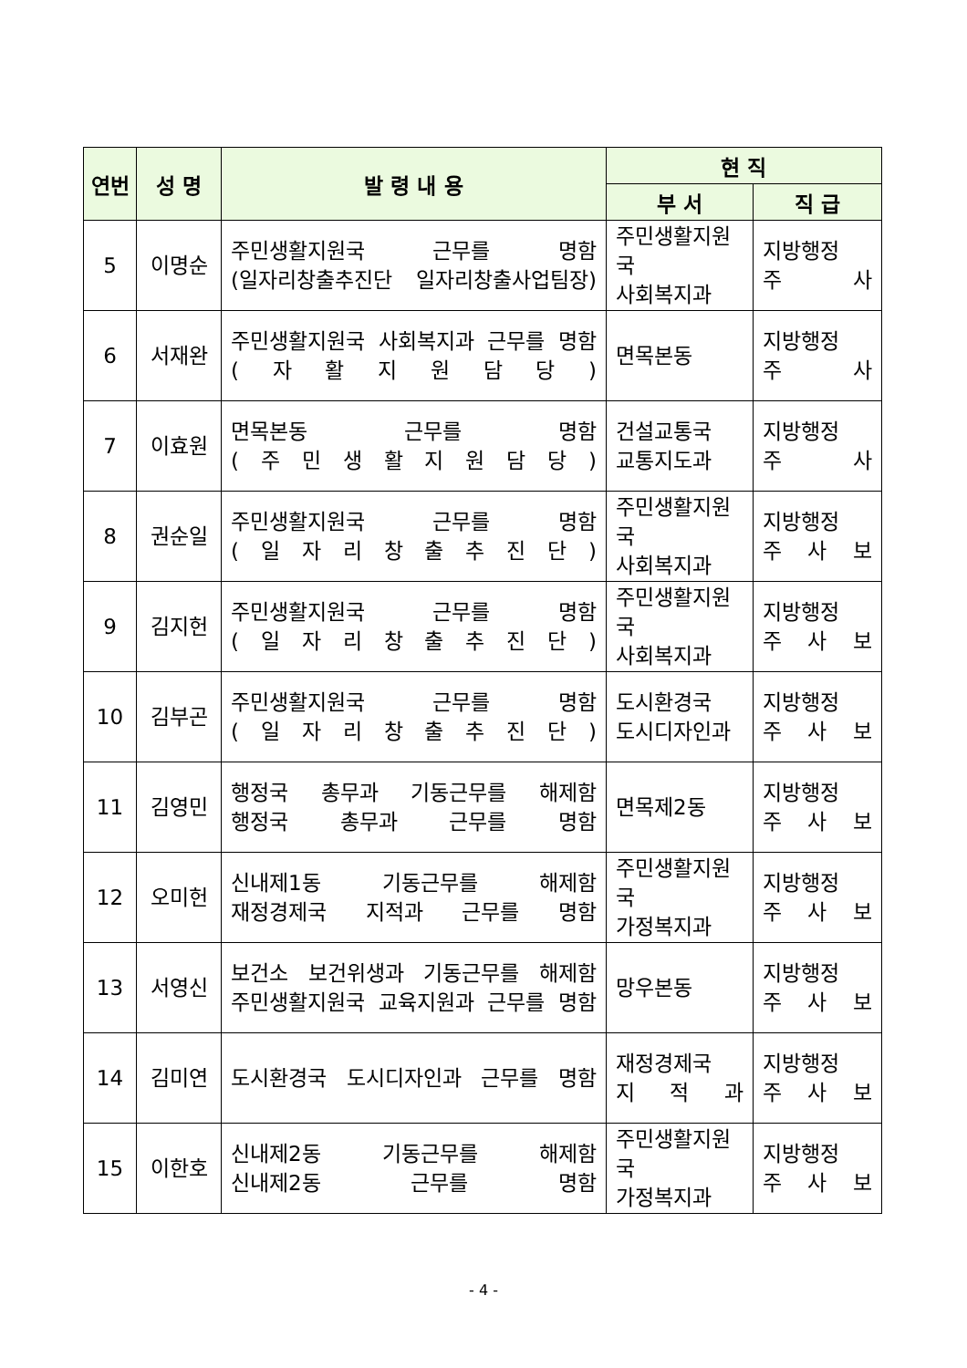| 연번 | 성 명 | 발 령 내 용 | 현 직 | |
| --- | --- | --- | --- | --- |
| | | | 부 서 | 직 급 |
| 5 | 이명순 | 주민생활지원국 근무를 명함 (일자리창출추진단 일자리창출사업팀장) | 주민생활지원국 사회복지과 | 지방행정 주 사 |
| 6 | 서재완 | 주민생활지원국 사회복지과 근무를 명함 ( 자 활 지 원 담 당 ) | 면목본동 | 지방행정 주 사 |
| 7 | 이효원 | 면목본동 근무를 명함 ( 주 민 생 활 지 원 담 당 ) | 건설교통국 교통지도과 | 지방행정 주 사 |
| 8 | 권순일 | 주민생활지원국 근무를 명함 ( 일 자 리 창 출 추 진 단 ) | 주민생활지원국 사회복지과 | 지방행정 주 사 보 |
| 9 | 김지헌 | 주민생활지원국 근무를 명함 ( 일 자 리 창 출 추 진 단 ) | 주민생활지원국 사회복지과 | 지방행정 주 사 보 |
| 10 | 김부곤 | 주민생활지원국 근무를 명함 ( 일 자 리 창 출 추 진 단 ) | 도시환경국 도시디자인과 | 지방행정 주 사 보 |
| 11 | 김영민 | 행정국 총무과 기동근무를 해제함 행정국 총무과 근무를 명함 | 면목제2동 | 지방행정 주 사 보 |
| 12 | 오미헌 | 신내제1동 기동근무를 해제함 재정경제국 지적과 근무를 명함 | 주민생활지원국 가정복지과 | 지방행정 주 사 보 |
| 13 | 서영신 | 보건소 보건위생과 기동근무를 해제함 주민생활지원국 교육지원과 근무를 명함 | 망우본동 | 지방행정 주 사 보 |
| 14 | 김미연 | 도시환경국 도시디자인과 근무를 명함 | 재정경제국 지 적 과 | 지방행정 주 사 보 |
| 15 | 이한호 | 신내제2동 기동근무를 해제함 신내제2동 근무를 명함 | 주민생활지원국 가정복지과 | 지방행정 주 사 보 |
- 4 -